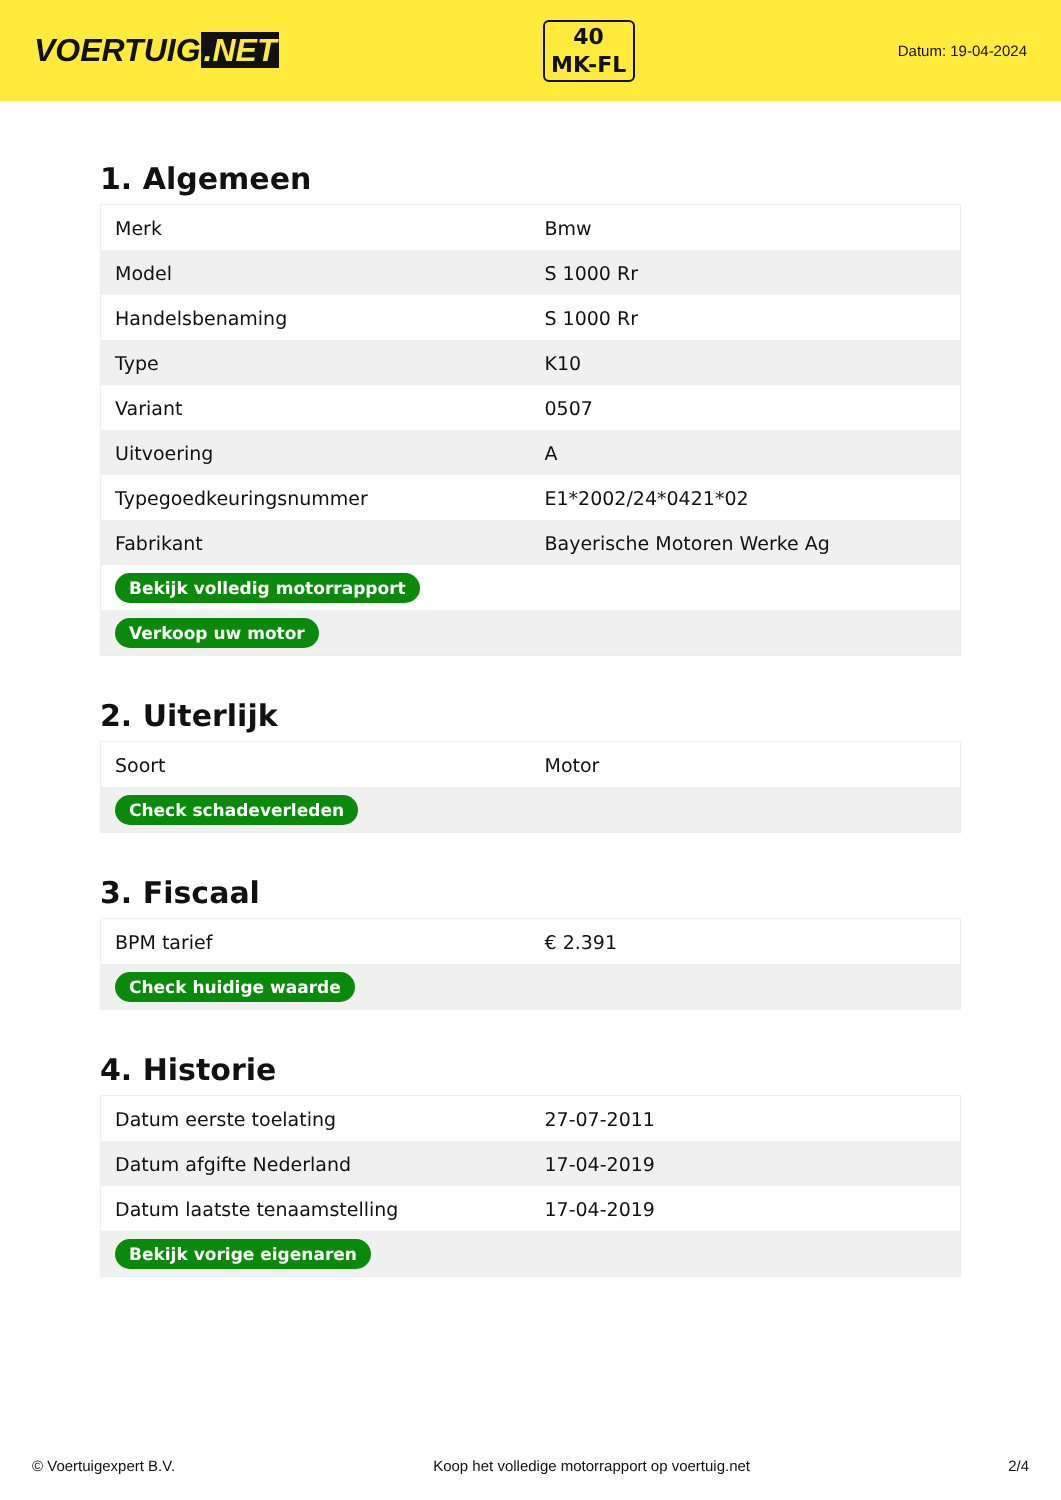VOERTUIG.NET
40
MK-FL
Datum: 19-04-2024
1. Algemeen
| Merk | Bmw |
| Model | S 1000 Rr |
| Handelsbenaming | S 1000 Rr |
| Type | K10 |
| Variant | 0507 |
| Uitvoering | A |
| Typegoedkeuringsnummer | E1*2002/24*0421*02 |
| Fabrikant | Bayerische Motoren Werke Ag |
| Bekijk volledig motorrapport | |
| Verkoop uw motor | |
2. Uiterlijk
| Soort | Motor |
| Check schadeverleden | |
3. Fiscaal
| BPM tarief | € 2.391 |
| Check huidige waarde | |
4. Historie
| Datum eerste toelating | 27-07-2011 |
| Datum afgifte Nederland | 17-04-2019 |
| Datum laatste tenaamstelling | 17-04-2019 |
| Bekijk vorige eigenaren | |
© Voertuigexpert B.V. Koop het volledige motorrapport op voertuig.net 2/4